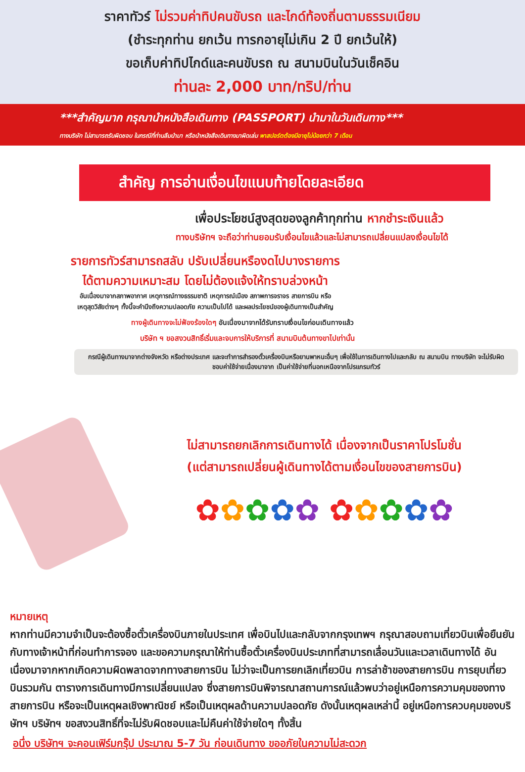ราคาทัวร์ ไม่รวมค่าทิปคนขับรถ และไกด์ท้องถิ่นตามธรรมเนียม
(ชำระทุกท่าน ยกเว้น ทารกอายุไม่เกิน 2 ปี ยกเว้นให้)
ขอเก็บค่าทิปไกด์และคนขับรถ ณ สนามบินในวันเช็คอิน
ท่านละ 2,000 บาท/ทริป/ท่าน
***สำคัญมาก กรุณานำหนังสือเดินทาง (PASSPORT) นำมาในวันเดินทาง***
ทางบริษัท ไม่สามารถรับผิดชอบ ในกรณีที่ท่านลืมนำมา หรือนำหนังสือเดินทางมาผิดเล่ม พาสปอร์ตต้องมีอายุไม่น้อยกว่า 7 เดือน
สำคัญ การอ่านเงื่อนไขแนบท้ายโดยละเอียด
เพื่อประโยชน์สูงสุดของลูกค้าทุกท่าน หากชำระเงินแล้ว
ทางบริษัทฯ จะถือว่าท่านยอมรับเงื่อนไขแล้วและไม่สามารถเปลี่ยนแปลงเงื่อนไขได้
รายการทัวร์สามารถสลับ ปรับเปลี่ยนหรืองดไปบางรายการ
ได้ตามความเหมาะสม โดยไม่ต้องแจ้งให้ทราบล่วงหน้า
อันเนื่องมาจากสภาพอากาศ เหตุการณ์ทางธรรมชาติ เหตุการณ์เมือง สภาพการจราจร สายการบิน หรือ
เหตุสุดวิสัยต่างๆ ทั้งนี้จะคำนึงถึงความปลอดภัย ความเป็นไปได้ และผลประโยชน์ของผู้เดินทางเป็นสำคัญ
ทางผู้เดินทางจะไม่ฟ้องร้องใดๆ อันเนื่องมาจากได้รับทราบเงื่อนไขก่อนเดินทางแล้ว
บริษัท ฯ ขอสงวนสิทธิ์เริ่มและจบการให้บริการที่ สนามบินต้นทางขาไปเท่านั้น
กรณีผู้เดินทางมาจากต่างจังหวัด หรือต่างประเทศ และจะทำการสำรองตั๋วเครื่องบินหรือยานพาหนะอื่นๆ เพื่อใช้ในการเดินทางไปและกลับ ณ สนามบิน ทางบริษัท จะไม่รับผิดชอบค่าใช้จ่ายเนื่องมาจาก เป็นค่าใช้จ่ายที่นอกเหนือจากโปรแกรมทัวร์
ไม่สามารถยกเลิกการเดินทางได้ เนื่องจากเป็นราคาโปรโมชั่น
(แต่สามารถเปลี่ยนผู้เดินทางได้ตามเงื่อนไขของสายการบิน)
✿✿✿✿✿ ✿✿✿✿✿
หมายเหตุ
หากท่านมีความจำเป็นจะต้องซื้อตั๋วเครื่องบินภายในประเทศ เพื่อบินไปและกลับจากกรุงเทพฯ กรุณาสอบถามเที่ยวบินเพื่อยืนยันกับทางเจ้าหน้าที่ก่อนทำการจอง และขอความกรุณาให้ท่านซื้อตั๋วเครื่องบินประเภทที่สามารถเลื่อนวันและเวลาเดินทางได้ อันเนื่องมาจากหากเกิดความผิดพลาดจากทางสายการบิน ไม่ว่าจะเป็นการยกเลิกเที่ยวบิน การล่าช้าของสายการบิน การยุบเที่ยวบินรวมกัน ตารางการเดินทางมีการเปลี่ยนแปลง ซึ่งสายการบินพิจารณาสถานการณ์แล้วพบว่าอยู่เหนือการความคุมของทางสายการบิน หรือจะเป็นเหตุผลเชิงพาณิชย์ หรือเป็นเหตุผลด้านความปลอดภัย ดังนั้นเหตุผลเหล่านี้ อยู่เหนือการควบคุมของบริษัทฯ บริษัทฯ ขอสงวนสิทธิ์ที่จะไม่รับผิดชอบและไม่คืนค่าใช้จ่ายใดๆ ทั้งสิ้น
อนึ่ง บริษัทฯ จะคอนเฟิร์มกรุ๊ป ประมาณ 5-7 วัน ก่อนเดินทาง ขออภัยในความไม่สะดวก